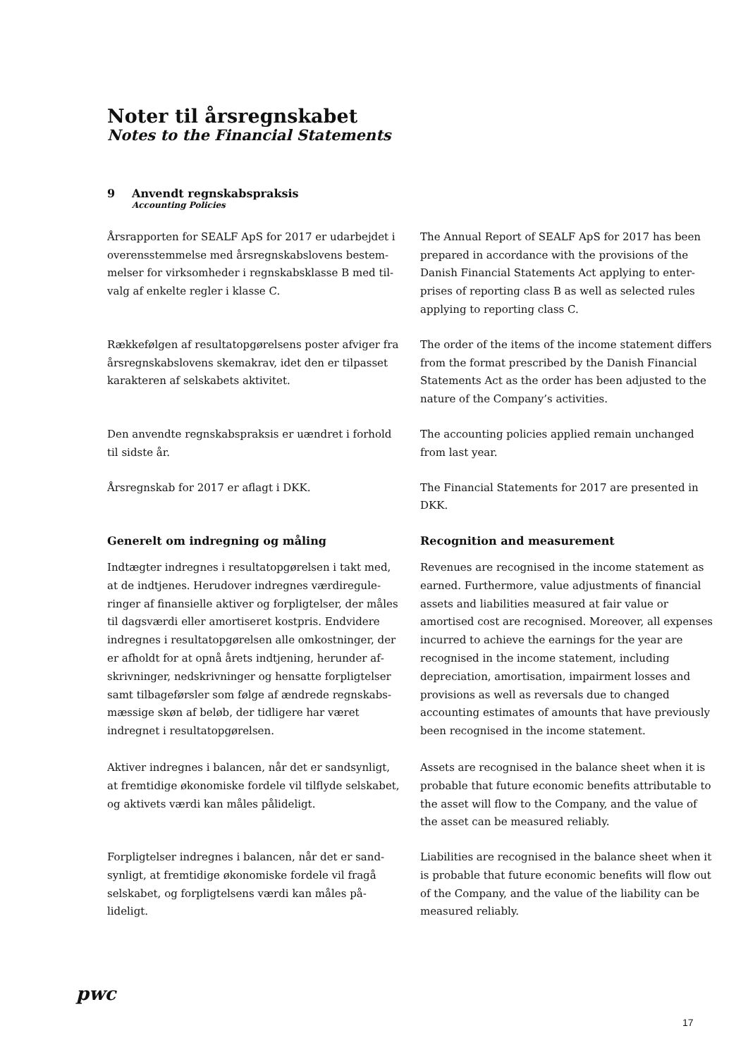Noter til årsregnskabet
Notes to the Financial Statements
9 Anvendt regnskabspraksis
Accounting Policies
Årsrapporten for SEALF ApS for 2017 er udarbejdet i overensstemmelse med årsregnskabslovens bestem­melser for virksomheder i regnskabsklasse B med til­valg af enkelte regler i klasse C.
The Annual Report of SEALF ApS for 2017 has been prepared in accordance with the provisions of the Danish Financial Statements Act applying to enter­prises of reporting class B as well as selected rules applying to reporting class C.
Rækkefølgen af resultatopgørelsens poster afviger fra årsregnskabslovens skemakrav, idet den er tilpasset karakteren af selskabets aktivitet.
The order of the items of the income statement differs from the format prescribed by the Danish Fi­nancial Statements Act as the order has been adjusted to the nature of the Company’s activities.
Den anvendte regnskabspraksis er uændret i forhold til sidste år.
The accounting policies applied remain unchanged from last year.
Årsregnskab for 2017 er aflagt i DKK. The Financial Statements for 2017 are presented in DKK.
Generelt om indregning og måling Recognition and measurement
Indtægter indregnes i resultatopgørelsen i takt med, at de indtjenes. Herudover indregnes værdiregule­ringer af finansielle aktiver og forpligtelser, der måles til dagsværdi eller amortiseret kostpris. Endvidere indregnes i resultatopgørelsen alle omkostninger, der er afholdt for at opnå årets indtjening, herunder af­skrivninger, nedskrivninger og hensatte forpligtelser samt tilbageførsler som følge af ændrede regnskabs­mæssige skøn af beløb, der tidligere har været indreg­net i resultatopgørelsen.
Revenues are recognised in the income statement as earned. Furthermore, value adjustments of finan­cial assets and liabilities measured at fair value or amortised cost are recognised. Moreover, all expenses incurred to achieve the earnings for the year are recognised in the income statement, inclu­ding depreciation, amortisation, impairment losses and provisions as well as reversals due to changed accounting estimates of amounts that have previous­ly been recognised in the income statement.
Aktiver indregnes i balancen, når det er sandsynligt, at fremtidige økonomiske fordele vil tilflyde selskabet, og aktivets værdi kan måles pålideligt.
Assets are recognised in the balance sheet when it is probable that future economic benefits attributable to the asset will flow to the Company, and the value of the asset can be measured reliably.
Forpligtelser indregnes i balancen, når det er sand­synligt, at fremtidige økonomiske fordele vil fragå selskabet, og forpligtelsens værdi kan måles på­lideligt.
Liabilities are recognised in the balance sheet when it is probable that future economic benefits will flow out of the Company, and the value of the lia­bility can be measured reliably.
pwc
17